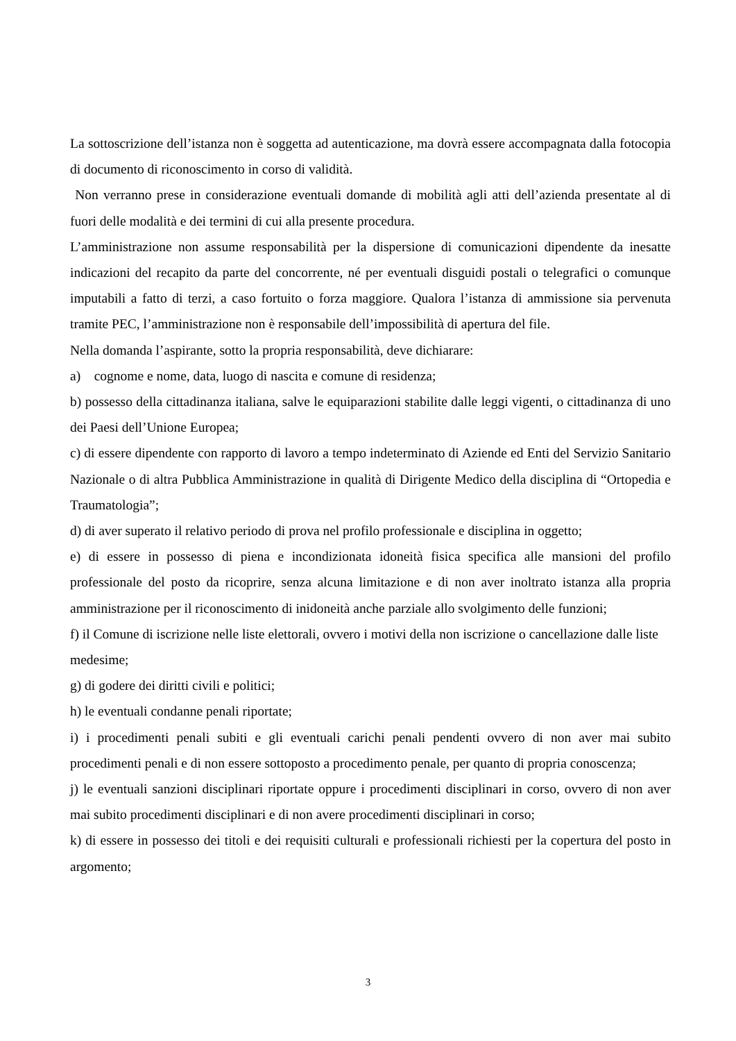La sottoscrizione dell’istanza non è soggetta ad autenticazione, ma dovrà essere accompagnata dalla fotocopia di documento di riconoscimento in corso di validità.
Non verranno prese in considerazione eventuali domande di mobilità agli atti dell’azienda presentate al di fuori delle modalità e dei termini di cui alla presente procedura.
L’amministrazione non assume responsabilità per la dispersione di comunicazioni dipendente da inesatte indicazioni del recapito da parte del concorrente, né per eventuali disguidi postali o telegrafici o comunque imputabili a fatto di terzi, a caso fortuito o forza maggiore. Qualora l’istanza di ammissione sia pervenuta tramite PEC, l’amministrazione non è responsabile dell’impossibilità di apertura del file.
Nella domanda l’aspirante, sotto la propria responsabilità, deve dichiarare:
a) cognome e nome, data, luogo di nascita e comune di residenza;
b) possesso della cittadinanza italiana, salve le equiparazioni stabilite dalle leggi vigenti, o cittadinanza di uno dei Paesi dell’Unione Europea;
c) di essere dipendente con rapporto di lavoro a tempo indeterminato di Aziende ed Enti del Servizio Sanitario Nazionale o di altra Pubblica Amministrazione in qualità di Dirigente Medico della disciplina di “Ortopedia e Traumatologia”;
d) di aver superato il relativo periodo di prova nel profilo professionale e disciplina in oggetto;
e) di essere in possesso di piena e incondizionata idoneità fisica specifica alle mansioni del profilo professionale del posto da ricoprire, senza alcuna limitazione e di non aver inoltrato istanza alla propria amministrazione per il riconoscimento di inidoneità anche parziale allo svolgimento delle funzioni;
f) il Comune di iscrizione nelle liste elettorali, ovvero i motivi della non iscrizione o cancellazione dalle liste medesime;
g) di godere dei diritti civili e politici;
h) le eventuali condanne penali riportate;
i) i procedimenti penali subiti e gli eventuali carichi penali pendenti ovvero di non aver mai subito procedimenti penali e di non essere sottoposto a procedimento penale, per quanto di propria conoscenza;
j) le eventuali sanzioni disciplinari riportate oppure i procedimenti disciplinari in corso, ovvero di non aver mai subito procedimenti disciplinari e di non avere procedimenti disciplinari in corso;
k) di essere in possesso dei titoli e dei requisiti culturali e professionali richiesti per la copertura del posto in argomento;
3